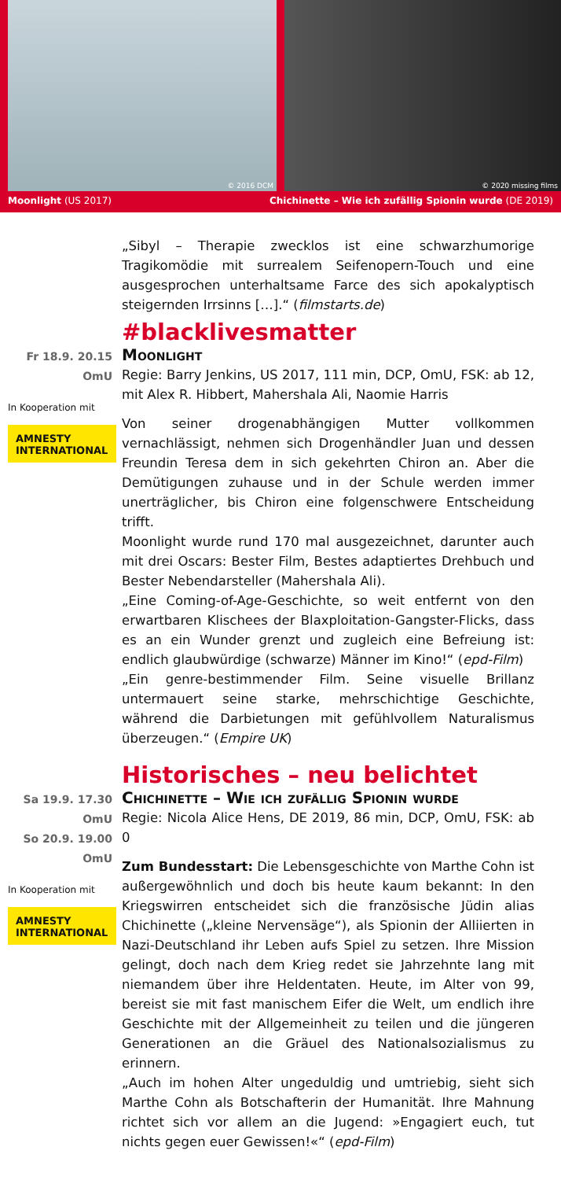© 2016 DCM
© 2020 missing films
Moonlight (US 2017) Chichinette – Wie ich zufällig Spionin wurde (DE 2019)
„Sibyl – Therapie zwecklos ist eine schwarzhumorige Tragikomödie mit surrealem Seifenopern-Touch und eine ausgesprochen unterhaltsame Farce des sich apokalyptisch steigernden Irrsinns […].“ (filmstarts.de)
#blacklivesmatter
Fr 18.9. 20.15 OmU
In Kooperation mit
AMNESTY INTERNATIONAL
Moonlight
Regie: Barry Jenkins, US 2017, 111 min, DCP, OmU, FSK: ab 12, mit Alex R. Hibbert, Mahershala Ali, Naomie Harris
Von seiner drogenabhängigen Mutter vollkommen vernachlässigt, nehmen sich Drogenhändler Juan und dessen Freundin Teresa dem in sich gekehrten Chiron an. Aber die Demütigungen zuhause und in der Schule werden immer unerträglicher, bis Chiron eine folgenschwere Entscheidung trifft.
Moonlight wurde rund 170 mal ausgezeichnet, darunter auch mit drei Oscars: Bester Film, Bestes adaptiertes Drehbuch und Bester Nebendarsteller (Mahershala Ali).
„Eine Coming-of-Age-Geschichte, so weit entfernt von den erwartbaren Klischees der Blaxploitation-Gangster-Flicks, dass es an ein Wunder grenzt und zugleich eine Befreiung ist: endlich glaubwürdige (schwarze) Männer im Kino!“ (epd-Film)
„Ein genre-bestimmender Film. Seine visuelle Brillanz untermauert seine starke, mehrschichtige Geschichte, während die Darbietungen mit gefühlvollem Naturalismus überzeugen.“ (Empire UK)
Historisches – neu belichtet
Sa 19.9. 17.30 OmU
So 20.9. 19.00 OmU
In Kooperation mit
AMNESTY INTERNATIONAL
Chichinette – Wie ich zufällig Spionin wurde
Regie: Nicola Alice Hens, DE 2019, 86 min, DCP, OmU, FSK: ab 0
Zum Bundesstart: Die Lebensgeschichte von Marthe Cohn ist außergewöhnlich und doch bis heute kaum bekannt: In den Kriegswirren entscheidet sich die französische Jüdin alias Chichinette („kleine Nervensäge“), als Spionin der Alliierten in Nazi-Deutschland ihr Leben aufs Spiel zu setzen. Ihre Mission gelingt, doch nach dem Krieg redet sie Jahrzehnte lang mit niemandem über ihre Heldentaten. Heute, im Alter von 99, bereist sie mit fast manischem Eifer die Welt, um endlich ihre Geschichte mit der Allgemeinheit zu teilen und die jüngeren Generationen an die Gräuel des Nationalsozialismus zu erinnern.
„Auch im hohen Alter ungeduldig und umtriebig, sieht sich Marthe Cohn als Botschafterin der Humanität. Ihre Mahnung richtet sich vor allem an die Jugend: »Engagiert euch, tut nichts gegen euer Gewissen!«“ (epd-Film)